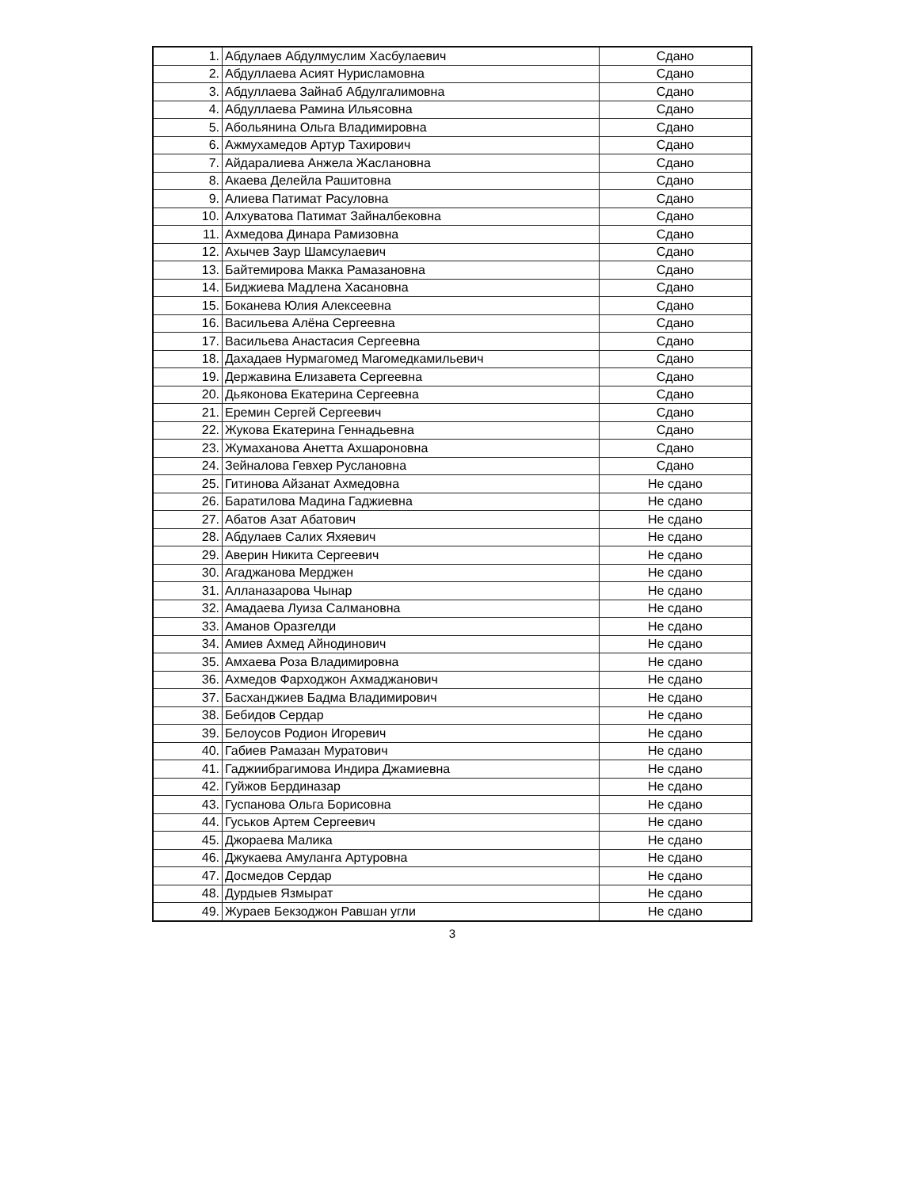| 1. | Абдулаев Абдулмуслим Хасбулаевич | Сдано |
| 2. | Абдуллаева Асият Нурисламовна | Сдано |
| 3. | Абдуллаева Зайнаб Абдулгалимовна | Сдано |
| 4. | Абдуллаева Рамина Ильясовна | Сдано |
| 5. | Абольянина Ольга Владимировна | Сдано |
| 6. | Ажмухамедов Артур Тахирович | Сдано |
| 7. | Айдаралиева Анжела Жаслановна | Сдано |
| 8. | Акаева Делейла Рашитовна | Сдано |
| 9. | Алиева Патимат Расуловна | Сдано |
| 10. | Алхуватова Патимат Зайналбековна | Сдано |
| 11. | Ахмедова Динара Рамизовна | Сдано |
| 12. | Ахычев Заур Шамсулаевич | Сдано |
| 13. | Байтемирова Макка Рамазановна | Сдано |
| 14. | Биджиева Мадлена Хасановна | Сдано |
| 15. | Боканева Юлия Алексеевна | Сдано |
| 16. | Васильева Алёна Сергеевна | Сдано |
| 17. | Васильева Анастасия Сергеевна | Сдано |
| 18. | Дахадаев Нурмагомед Магомедкамильевич | Сдано |
| 19. | Державина Елизавета Сергеевна | Сдано |
| 20. | Дьяконова Екатерина Сергеевна | Сдано |
| 21. | Еремин Сергей Сергеевич | Сдано |
| 22. | Жукова Екатерина Геннадьевна | Сдано |
| 23. | Жумаханова Анетта Ахшароновна | Сдано |
| 24. | Зейналова Гевхер Руслановна | Сдано |
| 25. | Гитинова Айзанат Ахмедовна | Не сдано |
| 26. | Баратилова Мадина Гаджиевна | Не сдано |
| 27. | Абатов Азат Абатович | Не сдано |
| 28. | Абдулаев Салих Яхяевич | Не сдано |
| 29. | Аверин Никита Сергеевич | Не сдано |
| 30. | Агаджанова Мерджен | Не сдано |
| 31. | Алланазарова Чынар | Не сдано |
| 32. | Амадаева Луиза Салмановна | Не сдано |
| 33. | Аманов Оразгелди | Не сдано |
| 34. | Амиев Ахмед Айнодинович | Не сдано |
| 35. | Амхаева Роза Владимировна | Не сдано |
| 36. | Ахмедов Фарходжон Ахмаджанович | Не сдано |
| 37. | Басханджиев Бадма Владимирович | Не сдано |
| 38. | Бебидов Сердар | Не сдано |
| 39. | Белоусов Родион Игоревич | Не сдано |
| 40. | Габиев Рамазан Муратович | Не сдано |
| 41. | Гаджиибрагимова Индира Джамиевна | Не сдано |
| 42. | Гуйжов Бердиназар | Не сдано |
| 43. | Гуспанова Ольга Борисовна | Не сдано |
| 44. | Гуськов Артем Сергеевич | Не сдано |
| 45. | Джораева Малика | Не сдано |
| 46. | Джукаева Амуланга Артуровна | Не сдано |
| 47. | Досмедов Сердар | Не сдано |
| 48. | Дурдыев Язмырат | Не сдано |
| 49. | Жураев Бекзоджон Равшан угли | Не сдано |
3